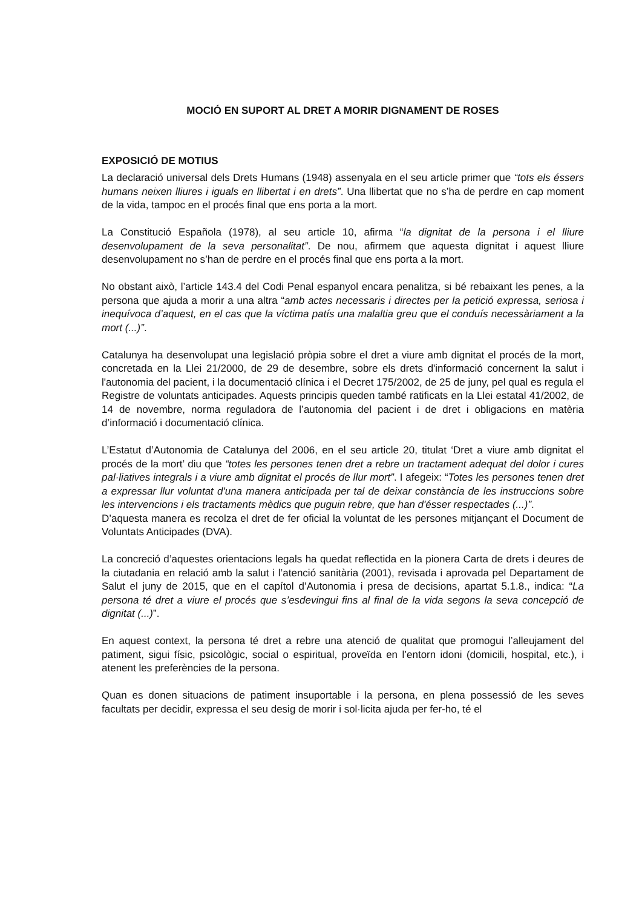MOCIÓ EN SUPORT AL DRET A MORIR DIGNAMENT DE ROSES
EXPOSICIÓ DE MOTIUS
La declaració universal dels Drets Humans (1948) assenyala en el seu article primer que “tots els éssers humans neixen lliures i iguals en llibertat i en drets”. Una llibertat que no s’ha de perdre en cap moment de la vida, tampoc en el procés final que ens porta a la mort.
La Constitució Española (1978), al seu article 10, afirma “la dignitat de la persona i el lliure desenvolupament de la seva personalitat”. De nou, afirmem que aquesta dignitat i aquest lliure desenvolupament no s’han de perdre en el procés final que ens porta a la mort.
No obstant això, l’article 143.4 del Codi Penal espanyol encara penalitza, si bé rebaixant les penes, a la persona que ajuda a morir a una altra “amb actes necessaris i directes per la petició expressa, seriosa i inequívoca d’aquest, en el cas que la víctima patís una malaltia greu que el conduís necessàriament a la mort (...)”.
Catalunya ha desenvolupat una legislació pròpia sobre el dret a viure amb dignitat el procés de la mort, concretada en la Llei 21/2000, de 29 de desembre, sobre els drets d'informació concernent la salut i l'autonomia del pacient, i la documentació clínica i el Decret 175/2002, de 25 de juny, pel qual es regula el Registre de voluntats anticipades. Aquests principis queden també ratificats en la Llei estatal 41/2002, de 14 de novembre, norma reguladora de l’autonomia del pacient i de dret i obligacions en matèria d’informació i documentació clínica.
L’Estatut d’Autonomia de Catalunya del 2006, en el seu article 20, titulat ‘Dret a viure amb dignitat el procés de la mort’ diu que “totes les persones tenen dret a rebre un tractament adequat del dolor i cures pal·liatives integrals i a viure amb dignitat el procés de llur mort”. I afegeix: “Totes les persones tenen dret a expressar llur voluntat d'una manera anticipada per tal de deixar constància de les instruccions sobre les intervencions i els tractaments mèdics que puguin rebre, que han d'ésser respectades (...)”.
D’aquesta manera es recolza el dret de fer oficial la voluntat de les persones mitjançant el Document de Voluntats Anticipades (DVA).
La concreció d’aquestes orientacions legals ha quedat reflectida en la pionera Carta de drets i deures de la ciutadania en relació amb la salut i l’atenció sanitària (2001), revisada i aprovada pel Departament de Salut el juny de 2015, que en el capítol d’Autonomia i presa de decisions, apartat 5.1.8., indica: “La persona té dret a viure el procés que s’esdevingui fins al final de la vida segons la seva concepció de dignitat (...)”.
En aquest context, la persona té dret a rebre una atenció de qualitat que promogui l’alleujament del patiment, sigui físic, psicològic, social o espiritual, proveïda en l’entorn idoni (domicili, hospital, etc.), i atenent les preferències de la persona.
Quan es donen situacions de patiment insuportable i la persona, en plena possessió de les seves facultats per decidir, expressa el seu desig de morir i sol·licita ajuda per fer-ho, té el